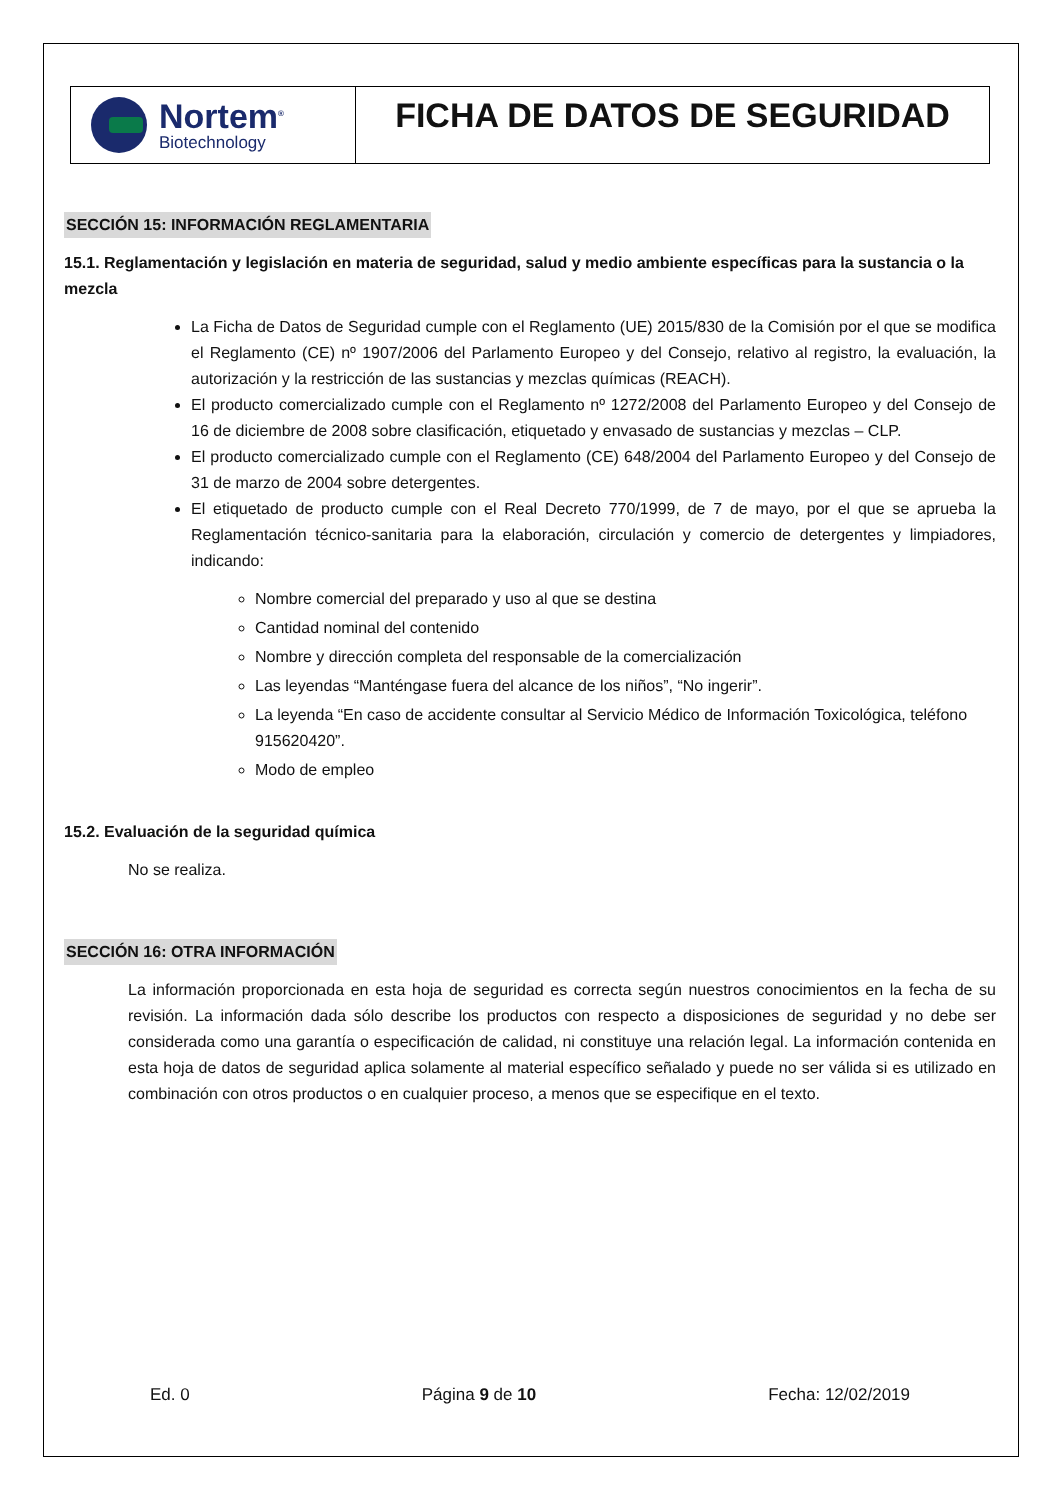Nortem<sup>®</sup>
Biotechnology
FICHA DE DATOS DE SEGURIDAD
SECCIÓN 15: INFORMACIÓN REGLAMENTARIA
15.1. Reglamentación y legislación en materia de seguridad, salud y medio ambiente específicas para la sustancia o la mezcla
La Ficha de Datos de Seguridad cumple con el Reglamento (UE) 2015/830 de la Comisión por el que se modifica el Reglamento (CE) nº 1907/2006 del Parlamento Europeo y del Consejo, relativo al registro, la evaluación, la autorización y la restricción de las sustancias y mezclas químicas (REACH).
El producto comercializado cumple con el Reglamento nº 1272/2008 del Parlamento Europeo y del Consejo de 16 de diciembre de 2008 sobre clasificación, etiquetado y envasado de sustancias y mezclas – CLP.
El producto comercializado cumple con el Reglamento (CE) 648/2004 del Parlamento Europeo y del Consejo de 31 de marzo de 2004 sobre detergentes.
El etiquetado de producto cumple con el Real Decreto 770/1999, de 7 de mayo, por el que se aprueba la Reglamentación técnico-sanitaria para la elaboración, circulación y comercio de detergentes y limpiadores, indicando:
Nombre comercial del preparado y uso al que se destina
Cantidad nominal del contenido
Nombre y dirección completa del responsable de la comercialización
Las leyendas “Manténgase fuera del alcance de los niños”, “No ingerir”.
La leyenda “En caso de accidente consultar al Servicio Médico de Información Toxicológica, teléfono 915620420”.
Modo de empleo
15.2. Evaluación de la seguridad química
No se realiza.
SECCIÓN 16: OTRA INFORMACIÓN
La información proporcionada en esta hoja de seguridad es correcta según nuestros conocimientos en la fecha de su revisión. La información dada sólo describe los productos con respecto a disposiciones de seguridad y no debe ser considerada como una garantía o especificación de calidad, ni constituye una relación legal. La información contenida en esta hoja de datos de seguridad aplica solamente al material específico señalado y puede no ser válida si es utilizado en combinación con otros productos o en cualquier proceso, a menos que se especifique en el texto.
Ed. 0 Página 9 de 10 Fecha: 12/02/2019